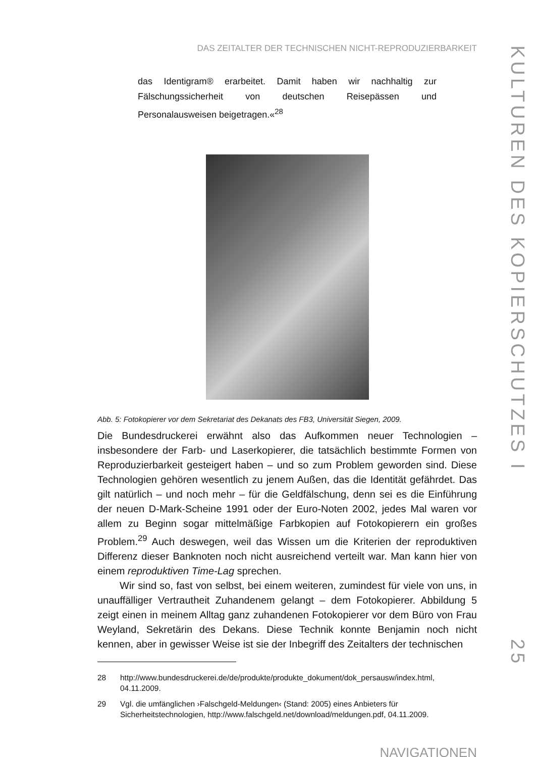DAS ZEITALTER DER TECHNISCHEN NICHT-REPRODUZIERBARKEIT
das Identigram® erarbeitet. Damit haben wir nachhaltig zur Fälschungssicherheit von deutschen Reisepässen und Personalausweisen beigetragen.«<sup>28</sup>
Abb. 5: Fotokopierer vor dem Sekretariat des Dekanats des FB3, Universität Siegen, 2009.
Die Bundesdruckerei erwähnt also das Aufkommen neuer Technologien – insbesondere der Farb- und Laserkopierer, die tatsächlich bestimmte Formen von Reproduzierbarkeit gesteigert haben – und so zum Problem geworden sind. Diese Technologien gehören wesentlich zu jenem Außen, das die Identität gefährdet. Das gilt natürlich – und noch mehr – für die Geldfälschung, denn sei es die Einführung der neuen D-Mark-Scheine 1991 oder der Euro-Noten 2002, jedes Mal waren vor allem zu Beginn sogar mittelmäßige Farbkopien auf Fotokopierern ein großes Problem.<sup>29</sup> Auch deswegen, weil das Wissen um die Kriterien der reproduktiven Differenz dieser Banknoten noch nicht ausreichend verteilt war. Man kann hier von einem reproduktiven Time-Lag sprechen.
Wir sind so, fast von selbst, bei einem weiteren, zumindest für viele von uns, in unauffälliger Vertrautheit Zuhandenem gelangt – dem Fotokopierer. Abbildung 5 zeigt einen in meinem Alltag ganz zuhandenen Fotokopierer vor dem Büro von Frau Weyland, Sekretärin des Dekans. Diese Technik konnte Benjamin noch nicht kennen, aber in gewisser Weise ist sie der Inbegriff des Zeitalters der technischen
28 http://www.bundesdruckerei.de/de/produkte/produkte_dokument/dok_persausw/index.html, 04.11.2009.
29 Vgl. die umfänglichen ›Falschgeld-Meldungen‹ (Stand: 2005) eines Anbieters für Sicherheitstechnologien, http://www.falschgeld.net/download/meldungen.pdf, 04.11.2009.
NAVIGATIONEN
KULTUREN DES KOPIERSCHUTZES I
25